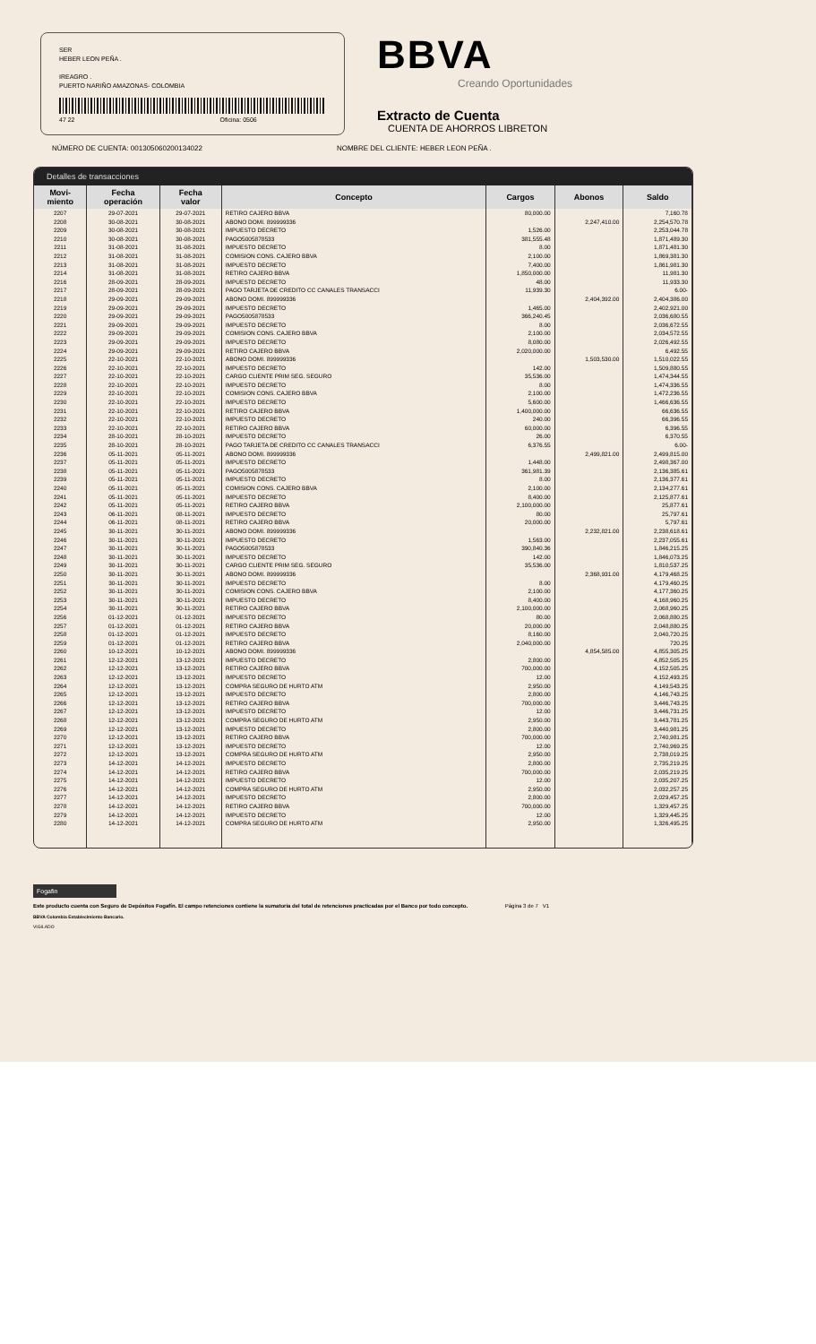SER
HEBER LEON PEÑA .
IREAGRO .
PUERTO NARIÑO AMAZONAS- COLOMBIA
47 22 Oficina: 0506
BBVA
Creando Oportunidades
Extracto de Cuenta
CUENTA DE AHORROS LIBRETON
NÚMERO DE CUENTA: 001305060200134022 NOMBRE DEL CLIENTE: HEBER LEON PEÑA .
Detalles de transacciones
| Movi- miento | Fecha operación | Fecha valor | Concepto | Cargos | Abonos | Saldo |
| --- | --- | --- | --- | --- | --- | --- |
| 2207 | 29-07-2021 | 29-07-2021 | RETIRO CAJERO BBVA | 80,000.00 | | 7,160.78 |
| 2208 | 30-08-2021 | 30-08-2021 | ABONO DOMI. 899999336 | | 2,247,410.00 | 2,254,570.78 |
| 2209 | 30-08-2021 | 30-08-2021 | IMPUESTO DECRETO | 1,526.00 | | 2,253,044.78 |
| 2210 | 30-08-2021 | 30-08-2021 | PAGO5005878533 | 381,555.48 | | 1,871,489.30 |
| 2211 | 31-08-2021 | 31-08-2021 | IMPUESTO DECRETO | 8.00 | | 1,871,481.30 |
| 2212 | 31-08-2021 | 31-08-2021 | COMISION CONS. CAJERO BBVA | 2,100.00 | | 1,869,381.30 |
| 2213 | 31-08-2021 | 31-08-2021 | IMPUESTO DECRETO | 7,400.00 | | 1,861,981.30 |
| 2214 | 31-08-2021 | 31-08-2021 | RETIRO CAJERO BBVA | 1,850,000.00 | | 11,981.30 |
| 2216 | 28-09-2021 | 28-09-2021 | IMPUESTO DECRETO | 48.00 | | 11,933.30 |
| 2217 | 28-09-2021 | 28-09-2021 | PAGO TARJETA DE CREDITO CC CANALES TRANSACCI | 11,939.30 | | 6.00- |
| 2218 | 29-09-2021 | 29-09-2021 | ABONO DOMI. 899999336 | | 2,404,392.00 | 2,404,386.00 |
| 2219 | 29-09-2021 | 29-09-2021 | IMPUESTO DECRETO | 1,465.00 | | 2,402,921.00 |
| 2220 | 29-09-2021 | 29-09-2021 | PAGO5005878533 | 366,240.45 | | 2,036,680.55 |
| 2221 | 29-09-2021 | 29-09-2021 | IMPUESTO DECRETO | 8.00 | | 2,036,672.55 |
| 2222 | 29-09-2021 | 29-09-2021 | COMISION CONS. CAJERO BBVA | 2,100.00 | | 2,034,572.55 |
| 2223 | 29-09-2021 | 29-09-2021 | IMPUESTO DECRETO | 8,080.00 | | 2,026,492.55 |
| 2224 | 29-09-2021 | 29-09-2021 | RETIRO CAJERO BBVA | 2,020,000.00 | | 6,492.55 |
| 2225 | 22-10-2021 | 22-10-2021 | ABONO DOMI. 899999336 | | 1,503,530.00 | 1,510,022.55 |
| 2226 | 22-10-2021 | 22-10-2021 | IMPUESTO DECRETO | 142.00 | | 1,509,880.55 |
| 2227 | 22-10-2021 | 22-10-2021 | CARGO CLIENTE PRIM SEG. SEGURO | 35,536.00 | | 1,474,344.55 |
| 2228 | 22-10-2021 | 22-10-2021 | IMPUESTO DECRETO | 8.00 | | 1,474,336.55 |
| 2229 | 22-10-2021 | 22-10-2021 | COMISION CONS. CAJERO BBVA | 2,100.00 | | 1,472,236.55 |
| 2230 | 22-10-2021 | 22-10-2021 | IMPUESTO DECRETO | 5,600.00 | | 1,466,636.55 |
| 2231 | 22-10-2021 | 22-10-2021 | RETIRO CAJERO BBVA | 1,400,000.00 | | 66,636.55 |
| 2232 | 22-10-2021 | 22-10-2021 | IMPUESTO DECRETO | 240.00 | | 66,396.55 |
| 2233 | 22-10-2021 | 22-10-2021 | RETIRO CAJERO BBVA | 60,000.00 | | 6,396.55 |
| 2234 | 28-10-2021 | 28-10-2021 | IMPUESTO DECRETO | 26.00 | | 6,370.55 |
| 2235 | 28-10-2021 | 28-10-2021 | PAGO TARJETA DE CREDITO CC CANALES TRANSACCI | 6,376.55 | | 6.00- |
| 2236 | 05-11-2021 | 05-11-2021 | ABONO DOMI. 899999336 | | 2,499,821.00 | 2,499,815.00 |
| 2237 | 05-11-2021 | 05-11-2021 | IMPUESTO DECRETO | 1,448.00 | | 2,498,367.00 |
| 2238 | 05-11-2021 | 05-11-2021 | PAGO5005878533 | 361,981.39 | | 2,136,385.61 |
| 2239 | 05-11-2021 | 05-11-2021 | IMPUESTO DECRETO | 8.00 | | 2,136,377.61 |
| 2240 | 05-11-2021 | 05-11-2021 | COMISION CONS. CAJERO BBVA | 2,100.00 | | 2,134,277.61 |
| 2241 | 05-11-2021 | 05-11-2021 | IMPUESTO DECRETO | 8,400.00 | | 2,125,877.61 |
| 2242 | 05-11-2021 | 05-11-2021 | RETIRO CAJERO BBVA | 2,100,000.00 | | 25,877.61 |
| 2243 | 06-11-2021 | 08-11-2021 | IMPUESTO DECRETO | 80.00 | | 25,797.61 |
| 2244 | 06-11-2021 | 08-11-2021 | RETIRO CAJERO BBVA | 20,000.00 | | 5,797.61 |
| 2245 | 30-11-2021 | 30-11-2021 | ABONO DOMI. 899999336 | | 2,232,821.00 | 2,238,618.61 |
| 2246 | 30-11-2021 | 30-11-2021 | IMPUESTO DECRETO | 1,563.00 | | 2,237,055.61 |
| 2247 | 30-11-2021 | 30-11-2021 | PAGO5005878533 | 390,840.36 | | 1,846,215.25 |
| 2248 | 30-11-2021 | 30-11-2021 | IMPUESTO DECRETO | 142.00 | | 1,846,073.25 |
| 2249 | 30-11-2021 | 30-11-2021 | CARGO CLIENTE PRIM SEG. SEGURO | 35,536.00 | | 1,810,537.25 |
| 2250 | 30-11-2021 | 30-11-2021 | ABONO DOMI. 899999336 | | 2,368,931.00 | 4,179,468.25 |
| 2251 | 30-11-2021 | 30-11-2021 | IMPUESTO DECRETO | 8.00 | | 4,179,460.25 |
| 2252 | 30-11-2021 | 30-11-2021 | COMISION CONS. CAJERO BBVA | 2,100.00 | | 4,177,360.25 |
| 2253 | 30-11-2021 | 30-11-2021 | IMPUESTO DECRETO | 8,400.00 | | 4,168,960.25 |
| 2254 | 30-11-2021 | 30-11-2021 | RETIRO CAJERO BBVA | 2,100,000.00 | | 2,068,960.25 |
| 2256 | 01-12-2021 | 01-12-2021 | IMPUESTO DECRETO | 80.00 | | 2,068,880.25 |
| 2257 | 01-12-2021 | 01-12-2021 | RETIRO CAJERO BBVA | 20,000.00 | | 2,048,880.25 |
| 2258 | 01-12-2021 | 01-12-2021 | IMPUESTO DECRETO | 8,160.00 | | 2,040,720.25 |
| 2259 | 01-12-2021 | 01-12-2021 | RETIRO CAJERO BBVA | 2,040,000.00 | | 720.25 |
| 2260 | 10-12-2021 | 10-12-2021 | ABONO DOMI. 899999336 | | 4,854,585.00 | 4,855,305.25 |
| 2261 | 12-12-2021 | 13-12-2021 | IMPUESTO DECRETO | 2,800.00 | | 4,852,505.25 |
| 2262 | 12-12-2021 | 13-12-2021 | RETIRO CAJERO BBVA | 700,000.00 | | 4,152,505.25 |
| 2263 | 12-12-2021 | 13-12-2021 | IMPUESTO DECRETO | 12.00 | | 4,152,493.25 |
| 2264 | 12-12-2021 | 13-12-2021 | COMPRA SEGURO DE HURTO ATM | 2,950.00 | | 4,149,543.25 |
| 2265 | 12-12-2021 | 13-12-2021 | IMPUESTO DECRETO | 2,800.00 | | 4,146,743.25 |
| 2266 | 12-12-2021 | 13-12-2021 | RETIRO CAJERO BBVA | 700,000.00 | | 3,446,743.25 |
| 2267 | 12-12-2021 | 13-12-2021 | IMPUESTO DECRETO | 12.00 | | 3,446,731.25 |
| 2268 | 12-12-2021 | 13-12-2021 | COMPRA SEGURO DE HURTO ATM | 2,950.00 | | 3,443,781.25 |
| 2269 | 12-12-2021 | 13-12-2021 | IMPUESTO DECRETO | 2,800.00 | | 3,440,981.25 |
| 2270 | 12-12-2021 | 13-12-2021 | RETIRO CAJERO BBVA | 700,000.00 | | 2,740,981.25 |
| 2271 | 12-12-2021 | 13-12-2021 | IMPUESTO DECRETO | 12.00 | | 2,740,969.25 |
| 2272 | 12-12-2021 | 13-12-2021 | COMPRA SEGURO DE HURTO ATM | 2,950.00 | | 2,738,019.25 |
| 2273 | 14-12-2021 | 14-12-2021 | IMPUESTO DECRETO | 2,800.00 | | 2,735,219.25 |
| 2274 | 14-12-2021 | 14-12-2021 | RETIRO CAJERO BBVA | 700,000.00 | | 2,035,219.25 |
| 2275 | 14-12-2021 | 14-12-2021 | IMPUESTO DECRETO | 12.00 | | 2,035,207.25 |
| 2276 | 14-12-2021 | 14-12-2021 | COMPRA SEGURO DE HURTO ATM | 2,950.00 | | 2,032,257.25 |
| 2277 | 14-12-2021 | 14-12-2021 | IMPUESTO DECRETO | 2,800.00 | | 2,029,457.25 |
| 2278 | 14-12-2021 | 14-12-2021 | RETIRO CAJERO BBVA | 700,000.00 | | 1,329,457.25 |
| 2279 | 14-12-2021 | 14-12-2021 | IMPUESTO DECRETO | 12.00 | | 1,329,445.25 |
| 2280 | 14-12-2021 | 14-12-2021 | COMPRA SEGURO DE HURTO ATM | 2,950.00 | | 1,326,495.25 |
Fogafin
Este producto cuenta con Seguro de Depósitos Fogafín. El campo retenciones contiene la sumatoria del total de retenciones practicadas por el Banco por todo concepto. Página 3 de 7 V1
BBVA Colombia Establecimiento Bancario.
VIGILADO